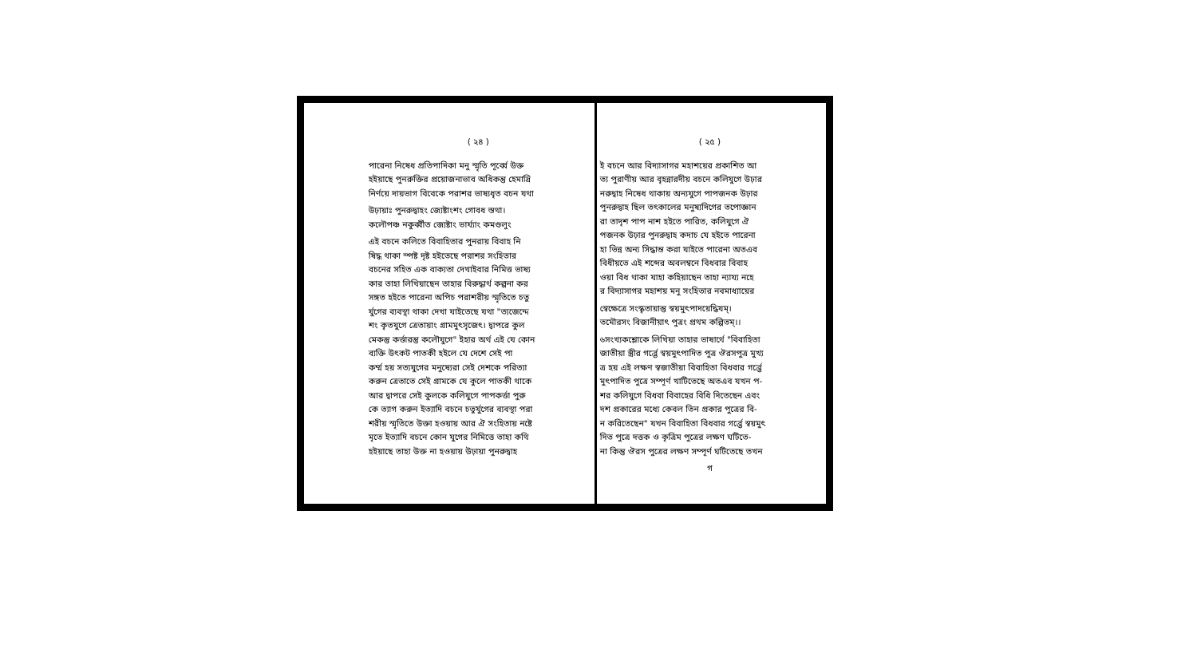( ২৪ )
পারেনা নিষেধ প্রতিপাদিকা মনু স্মৃতি পূর্ব্বে উক্ত
হইয়াছে পুনরুক্তির প্রয়োজনাভাব অধিকন্তু হেমাদ্রি
নির্ণয়ে দায়ভাগ বিবেকে পরাশর ভাষ্যধৃত বচন যথা
উঢ়ায়াঃ পুনরুদ্বাহং জ্যেষ্টাংশং গোবধ স্তথা।
কলৌপঞ্চ নকুর্ব্বীত জ্যেষ্টাং ভার্য্যাং কমণ্ডলুং
এই বচনে কলিতে বিবাহিতার পুনরায় বিবাহ নি
ষিদ্ধ থাকা স্পষ্ট দৃষ্ট হইতেছে পরাশর সংহিতার
বচনের সহিত এক বাক্যতা দেখাইবার নিমিত্ত ভাষ্য
কার তাহা লিখিয়াছেন তাহার বিরুদ্ধার্থ কল্পনা কর
সঙ্গত হইতে পারেনা অপিচ পরাশরীয় স্মৃতিতে চতু
র্যুগের ব্যবস্থা থাকা দেখা যাইতেছে যথা "ত্যজেদ্দে
শং কৃতযুগে ত্রেতায়াং গ্রামমুৎসৃজেৎ। দ্বাপরে কুল
মেকন্তু কর্ত্তারন্তু কলৌযুগে" ইহার অর্থ এই যে কোন
ব্যক্তি উৎকট পাতকী হইলে যে দেশে সেই পা
কর্ম্ম হয় সত্যযুগের মনুষ্যেরা সেই দেশকে পরিত্যা
করুন ত্রেতাতে সেই গ্রামকে যে কুলে পাতকী থাকে
আর দ্বাপরে সেই কুলকে কলিযুগে পাপকর্ত্তা পুরু
কে ত্যাগ করুন ইত্যাদি বচনে চতুর্যুগের ব্যবস্থা পরা
শরীয় স্মৃতিতে উক্তা হওয়ায় আর ঐ সংহিতায় নষ্টে
মৃতে ইত্যাদি বচনে কোন যুগের নিমিত্তে তাহা কথি
হইয়াছে তাহা উক্ত না হওয়ায় উঢ়ায়া পুনরুদ্বাহ
( ২৫ )
ই বচনে আর বিদ্যাসাগর মহাশয়ের প্রকাশিত আ
ত্য পুরাণীয় আর বৃহন্নারদীয় বচনে কলিযুগে উঢ়ার
নরুদ্বাহ নিষেধ থাকায় অন্যযুগে পাপজনক উঢ়ার
পুনরুদ্বাহ ছিল তৎকালের মনুষ্যদিগের তপোজ্ঞান
রা তাদৃশ পাপ নাশ হইতে পারিত, কলিযুগে ঐ
পজনক উঢ়ার পুনরুদ্বাহ কদাচ যে হইতে পারেনা
হা ভিন্ন অন্য সিদ্ধান্ত করা যাইতে পারেনা অতএব
বিধীয়তে এই শব্দের অবলম্বনে বিধবার বিবাহ
ওয়া বিধ থাকা যাহা কহিয়াছেন তাহা ন্যায্য নহে
র বিদ্যাসাগর মহাশয় মনু সংহিতার নবমাধ্যায়ের
স্বেক্ষেত্রে সংস্কৃতায়ান্তু স্বয়মুৎপাদয়েদ্ধিযম্।
তমৌরসং বিজানীয়াৎ পুত্রং প্রথম কল্পিতম্।।
৬সংখ্যকশ্লোকে লিখিয়া তাহার ভাষার্থে "বিবাহিতা
জাতীয়া স্ত্রীর গর্ব্ভে স্বয়মুৎপাদিত পুত্র ঔরসপুত্র মুখ্য
ত্র হয় এই লক্ষণ স্বজাতীয়া বিবাহিতা বিধবার গর্ব্ভে
মুৎপাদিত পুত্রে সম্পূর্ণ খাটিতেছে অতএব যখন প-
শর কলিযুগে বিধবা বিবাহের বিধি দিতেছেন এবং
দশ প্রকারের মধ্যে কেবল তিন প্রকার পুত্রের বি-
ন করিতেছেন" যখন বিবাহিতা বিধবার গর্ব্ভে স্বয়মুৎ
দিত পুত্রে দত্তক ও কৃত্রিম পুত্রের লক্ষণ ঘটিতে-
না কিন্তু ঔরস পুত্রের লক্ষণ সম্পূর্ণ ঘটিতেছে তখন
গ